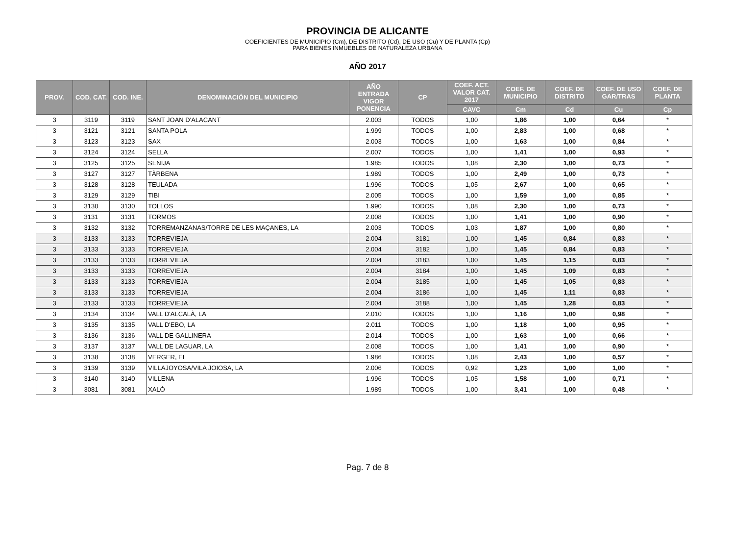PROVINCIA DE ALICANTE
COEFICIENTES DE MUNICIPIO (Cm), DE DISTRITO (Cd), DE USO (Cu) Y DE PLANTA (Cp)
PARA BIENES INMUEBLES DE NATURALEZA URBANA
AÑO 2017
| PROV. | COD. CAT. | COD. INE. | DENOMINACIÓN DEL MUNICIPIO | AÑO ENTRADA VIGOR PONENCIA | CP | COEF. ACT. VALOR CAT. 2017 | COEF. DE MUNICIPIO | COEF. DE DISTRITO | COEF. DE USO GAR/TRAS | COEF. DE PLANTA |
| --- | --- | --- | --- | --- | --- | --- | --- | --- | --- | --- |
| | | | | | | CAVC | Cm | Cd | Cu | Cp |
| 3 | 3119 | 3119 | SANT JOAN D'ALACANT | 2.003 | TODOS | 1,00 | 1,86 | 1,00 | 0,64 | * |
| 3 | 3121 | 3121 | SANTA POLA | 1.999 | TODOS | 1,00 | 2,83 | 1,00 | 0,68 | * |
| 3 | 3123 | 3123 | SAX | 2.003 | TODOS | 1,00 | 1,63 | 1,00 | 0,84 | * |
| 3 | 3124 | 3124 | SELLA | 2.007 | TODOS | 1,00 | 1,41 | 1,00 | 0,93 | * |
| 3 | 3125 | 3125 | SENIJA | 1.985 | TODOS | 1,08 | 2,30 | 1,00 | 0,73 | * |
| 3 | 3127 | 3127 | TÀRBENA | 1.989 | TODOS | 1,00 | 2,49 | 1,00 | 0,73 | * |
| 3 | 3128 | 3128 | TEULADA | 1.996 | TODOS | 1,05 | 2,67 | 1,00 | 0,65 | * |
| 3 | 3129 | 3129 | TIBI | 2.005 | TODOS | 1,00 | 1,59 | 1,00 | 0,85 | * |
| 3 | 3130 | 3130 | TOLLOS | 1.990 | TODOS | 1,08 | 2,30 | 1,00 | 0,73 | * |
| 3 | 3131 | 3131 | TORMOS | 2.008 | TODOS | 1,00 | 1,41 | 1,00 | 0,90 | * |
| 3 | 3132 | 3132 | TORREMANZANAS/TORRE DE LES MAÇANES, LA | 2.003 | TODOS | 1,03 | 1,87 | 1,00 | 0,80 | * |
| 3 | 3133 | 3133 | TORREVIEJA | 2.004 | 3181 | 1,00 | 1,45 | 0,84 | 0,83 | * |
| 3 | 3133 | 3133 | TORREVIEJA | 2.004 | 3182 | 1,00 | 1,45 | 0,84 | 0,83 | * |
| 3 | 3133 | 3133 | TORREVIEJA | 2.004 | 3183 | 1,00 | 1,45 | 1,15 | 0,83 | * |
| 3 | 3133 | 3133 | TORREVIEJA | 2.004 | 3184 | 1,00 | 1,45 | 1,09 | 0,83 | * |
| 3 | 3133 | 3133 | TORREVIEJA | 2.004 | 3185 | 1,00 | 1,45 | 1,05 | 0,83 | * |
| 3 | 3133 | 3133 | TORREVIEJA | 2.004 | 3186 | 1,00 | 1,45 | 1,11 | 0,83 | * |
| 3 | 3133 | 3133 | TORREVIEJA | 2.004 | 3188 | 1,00 | 1,45 | 1,28 | 0,83 | * |
| 3 | 3134 | 3134 | VALL D'ALCALÀ, LA | 2.010 | TODOS | 1,00 | 1,16 | 1,00 | 0,98 | * |
| 3 | 3135 | 3135 | VALL D'EBO, LA | 2.011 | TODOS | 1,00 | 1,18 | 1,00 | 0,95 | * |
| 3 | 3136 | 3136 | VALL DE GALLINERA | 2.014 | TODOS | 1,00 | 1,63 | 1,00 | 0,66 | * |
| 3 | 3137 | 3137 | VALL DE LAGUAR, LA | 2.008 | TODOS | 1,00 | 1,41 | 1,00 | 0,90 | * |
| 3 | 3138 | 3138 | VERGER, EL | 1.986 | TODOS | 1,08 | 2,43 | 1,00 | 0,57 | * |
| 3 | 3139 | 3139 | VILLAJOYOSA/VILA JOIOSA, LA | 2.006 | TODOS | 0,92 | 1,23 | 1,00 | 1,00 | * |
| 3 | 3140 | 3140 | VILLENA | 1.996 | TODOS | 1,05 | 1,58 | 1,00 | 0,71 | * |
| 3 | 3081 | 3081 | XALÓ | 1.989 | TODOS | 1,00 | 3,41 | 1,00 | 0,48 | * |
Pag. 7 de 8